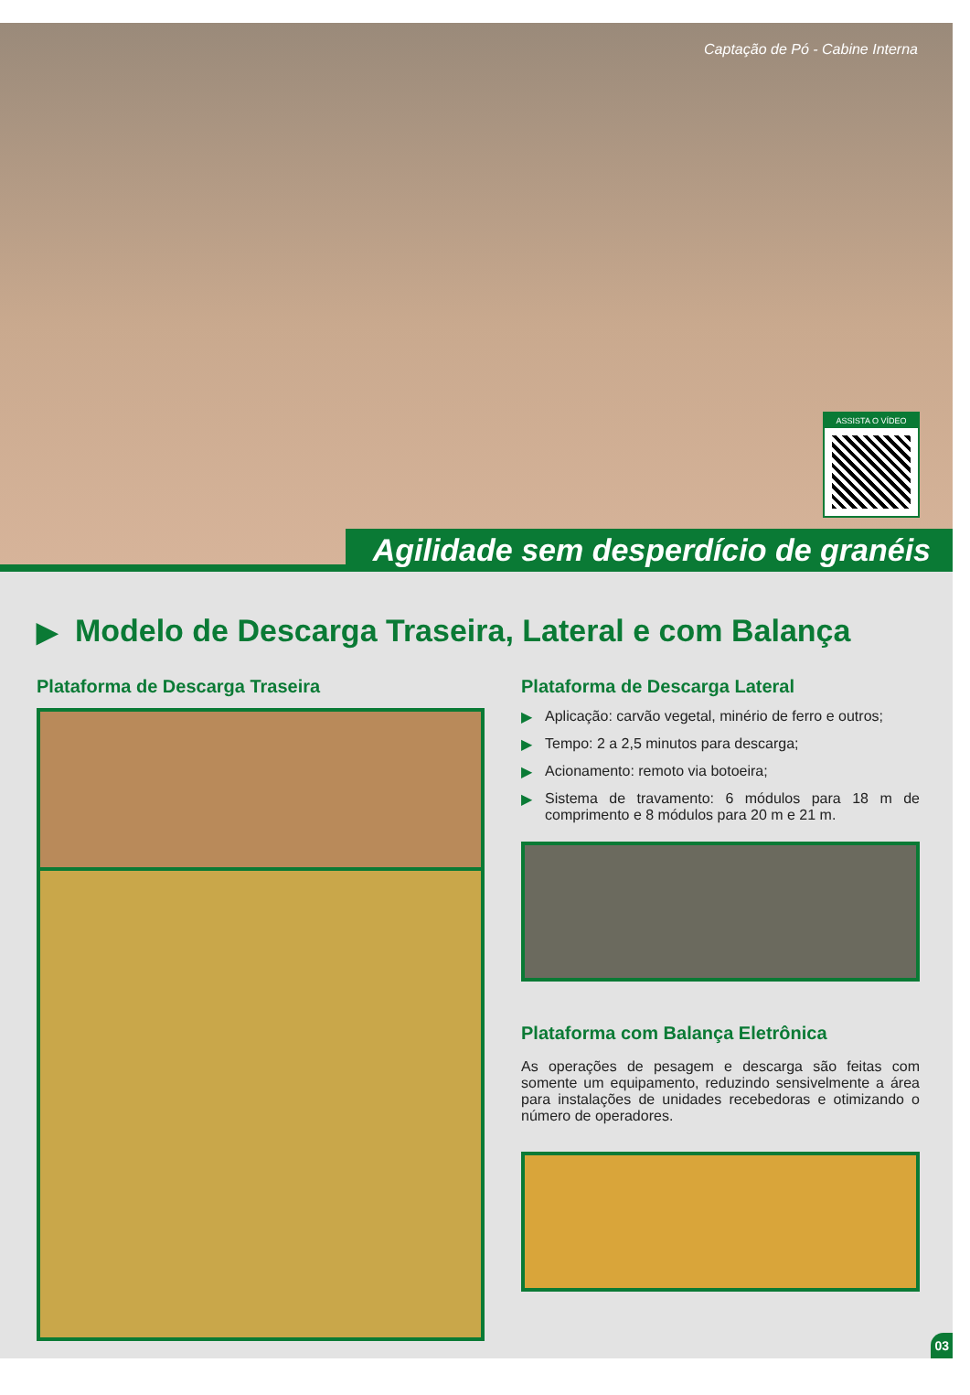Captação de Pó - Cabine Interna
ASSISTA O VÍDEO
Agilidade sem desperdício de granéis
▶ Modelo de Descarga Traseira, Lateral e com Balança
Plataforma de Descarga Traseira Plataforma de Descarga Lateral
▶ Aplicação: carvão vegetal, minério de ferro e outros;
▶ Tempo: 2 a 2,5 minutos para descarga;
▶ Acionamento: remoto via botoeira;
▶ Sistema de travamento: 6 módulos para 18 m de comprimento e 8 módulos para 20 m e 21 m.
Plataforma com Balança Eletrônica
As operações de pesagem e descarga são feitas com somente um equipamento, reduzindo sensivelmente a área para instalações de unidades recebedoras e otimizando o número de operadores.
03